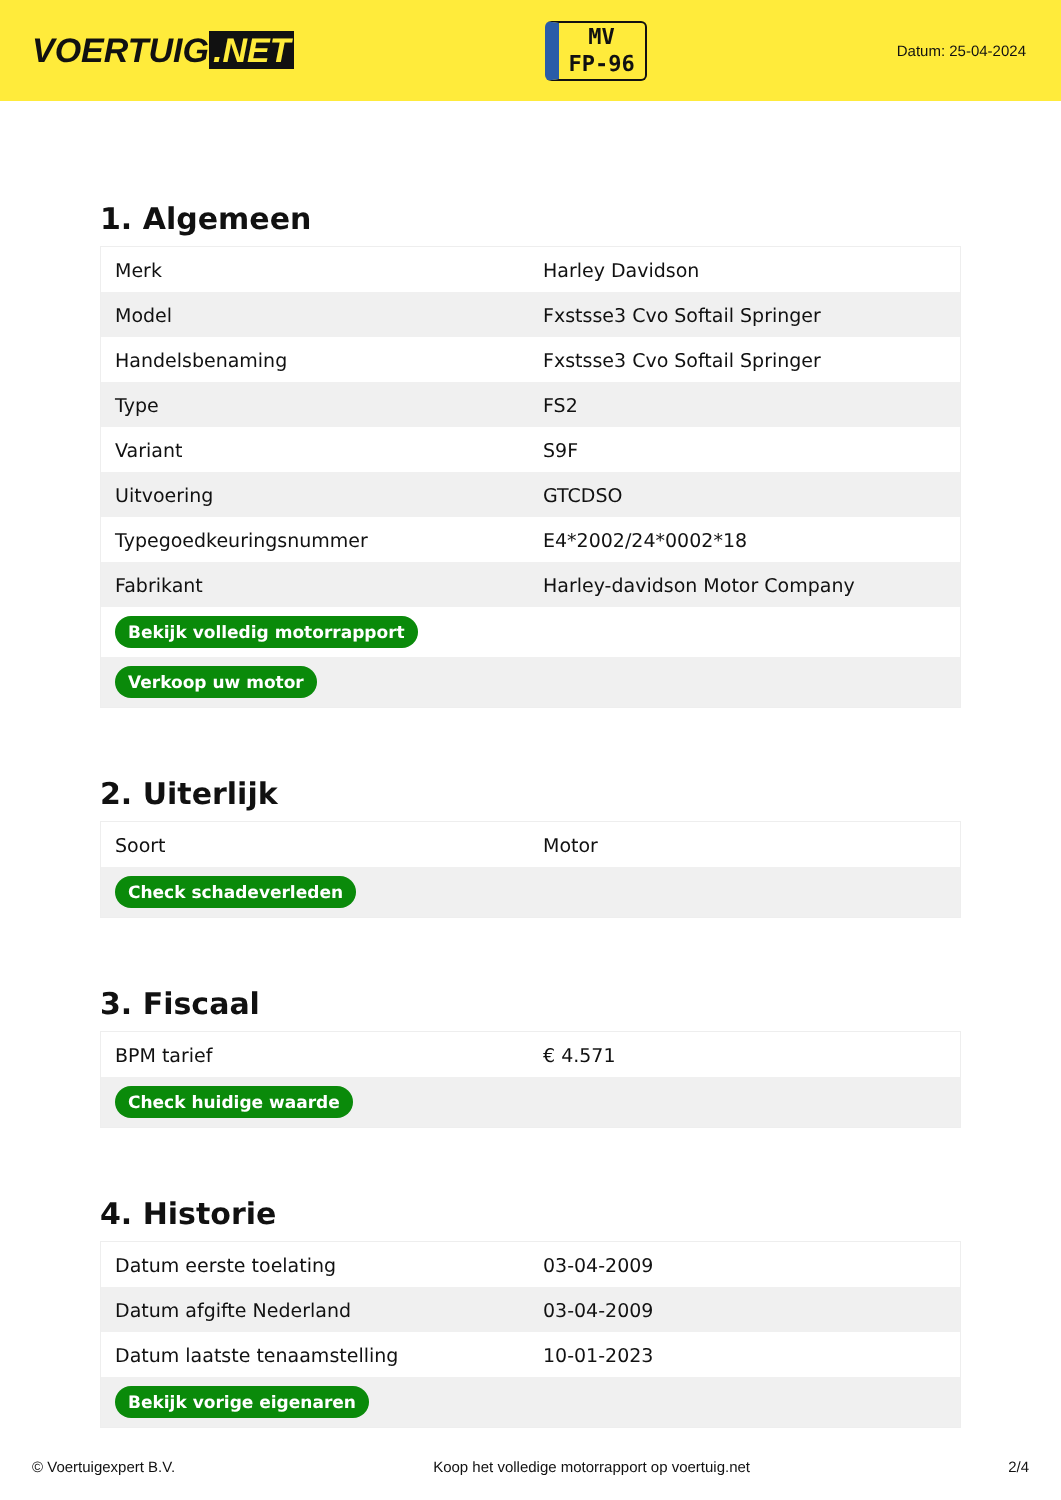VOERTUIG.NET
MV
FP-96
Datum: 25-04-2024
1. Algemeen
| Merk | Harley Davidson |
| Model | Fxstsse3 Cvo Softail Springer |
| Handelsbenaming | Fxstsse3 Cvo Softail Springer |
| Type | FS2 |
| Variant | S9F |
| Uitvoering | GTCDSO |
| Typegoedkeuringsnummer | E4*2002/24*0002*18 |
| Fabrikant | Harley-davidson Motor Company |
| Bekijk volledig motorrapport | |
| Verkoop uw motor | |
2. Uiterlijk
| Soort | Motor |
| Check schadeverleden | |
3. Fiscaal
| BPM tarief | € 4.571 |
| Check huidige waarde | |
4. Historie
| Datum eerste toelating | 03-04-2009 |
| Datum afgifte Nederland | 03-04-2009 |
| Datum laatste tenaamstelling | 10-01-2023 |
| Bekijk vorige eigenaren | |
© Voertuigexpert B.V. Koop het volledige motorrapport op voertuig.net 2/4